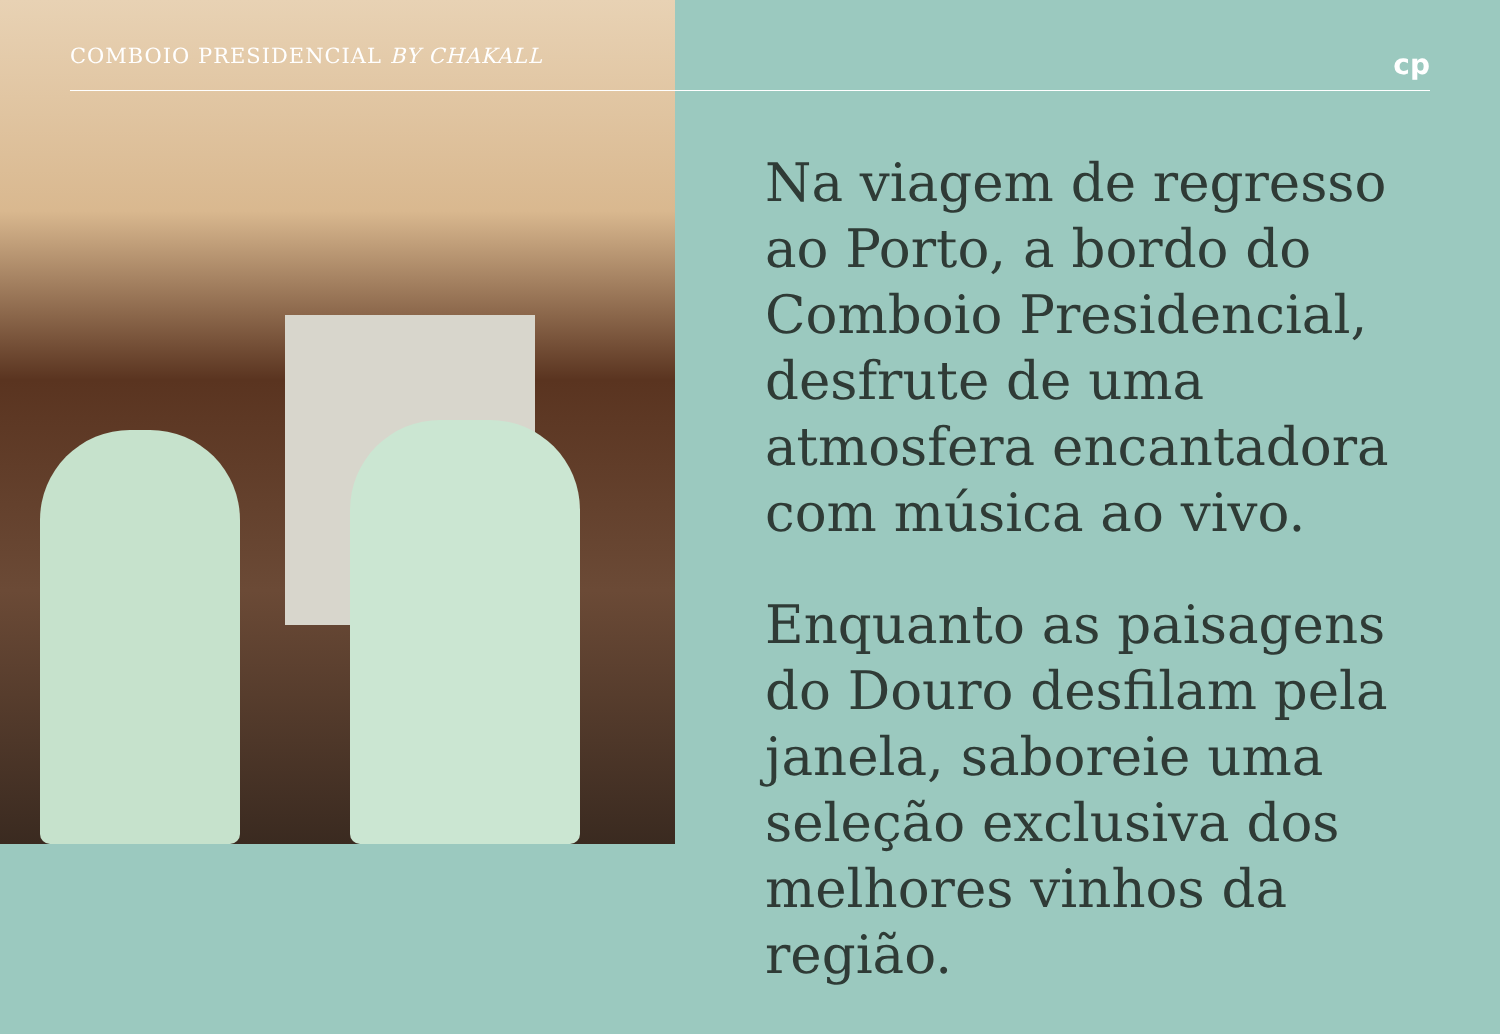COMBOIO PRESIDENCIAL BY CHAKALL
cp
Na viagem de regresso ao Porto, a bordo do Comboio Presidencial, desfrute de uma atmosfera encantadora com música ao vivo.
Enquanto as paisagens do Douro desfilam pela janela, saboreie uma seleção exclusiva dos melhores vinhos da região.